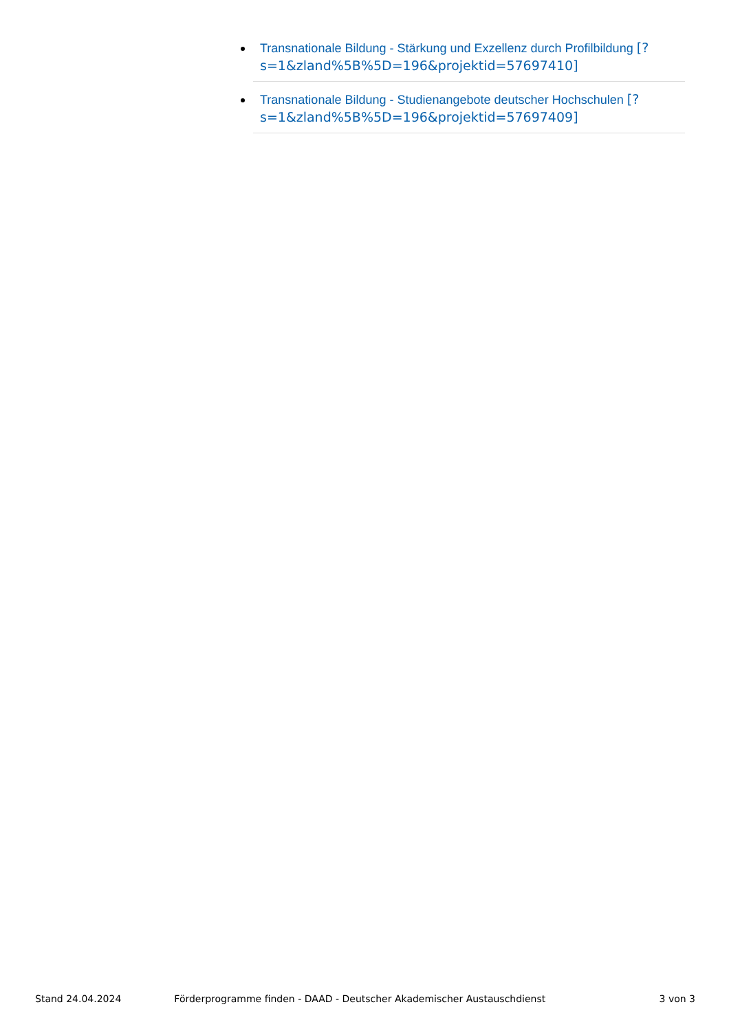Transnationale Bildung - Stärkung und Exzellenz durch Profilbildung [?s=1&zland%5B%5D=196&projektid=57697410]
Transnationale Bildung - Studienangebote deutscher Hochschulen [?s=1&zland%5B%5D=196&projektid=57697409]
Stand 24.04.2024 Förderprogramme finden - DAAD - Deutscher Akademischer Austauschdienst 3 von 3